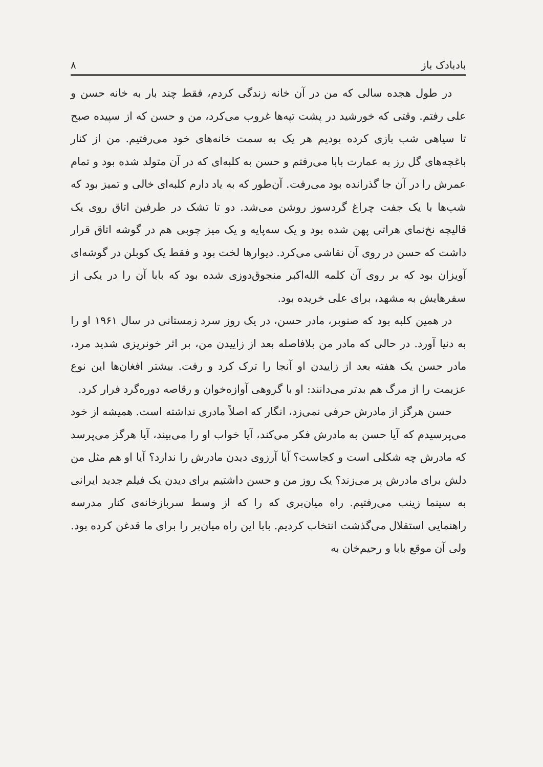بادبادک باز ۸
در طول هجده سالی که من در آن خانه زندگی کردم، فقط چند بار به خانه حسن و علی رفتم. وقتی که خورشید در پشت تپه‌ها غروب می‌کرد، من و حسن که از سپیده صبح تا سیاهی شب بازی کرده بودیم هر یک به سمت خانه‌های خود می‌رفتیم. من از کنار باغچه‌های گل رز به عمارت بابا می‌رفتم و حسن به کلبه‌ای که در آن متولد شده بود و تمام عمرش را در آن جا گذرانده بود می‌رفت. آن‌طور که به یاد دارم کلبه‌ای خالی و تمیز بود که شب‌ها با یک جفت چراغ گردسوز روشن می‌شد. دو تا تشک در طرفین اتاق روی یک قالیچه نخ‌نمای هراتی پهن شده بود و یک سه‌پایه و یک میز چوبی هم در گوشه اتاق قرار داشت که حسن در روی آن نقاشی می‌کرد. دیوارها لخت بود و فقط یک کوبلن در گوشه‌ای آویزان بود که بر روی آن کلمه الله‌اکبر منجوق‌دوزی شده بود که بابا آن را در یکی از سفرهایش به مشهد، برای علی خریده بود.
در همین کلبه بود که صنوبر، مادر حسن، در یک روز سرد زمستانی در سال ۱۹۶۱ او را به دنیا آورد. در حالی که مادر من بلافاصله بعد از زاییدن من، بر اثر خونریزی شدید مرد، مادر حسن یک هفته بعد از زاییدن او آنجا را ترک کرد و رفت. بیشتر افغان‌ها این نوع عزیمت را از مرگ هم بدتر می‌دانند: او با گروهی آوازه‌خوان و رقاصه دوره‌گرد فرار کرد.
حسن هرگز از مادرش حرفی نمی‌زد، انگار که اصلاً مادری نداشته است. همیشه از خود می‌پرسیدم که آیا حسن به مادرش فکر می‌کند، آیا خواب او را می‌بیند، آیا هرگز می‌پرسد که مادرش چه شکلی است و کجاست؟ آیا آرزوی دیدن مادرش را ندارد؟ آیا او هم مثل من دلش برای مادرش پر می‌زند؟ یک روز من و حسن داشتیم برای دیدن یک فیلم جدید ایرانی به سینما زینب می‌رفتیم. راه میان‌بری که را که از وسط سربازخانه‌ی کنار مدرسه راهنمایی استقلال می‌گذشت انتخاب کردیم. بابا این راه میان‌بر را برای ما قدغن کرده بود. ولی آن موقع بابا و رحیم‌خان به